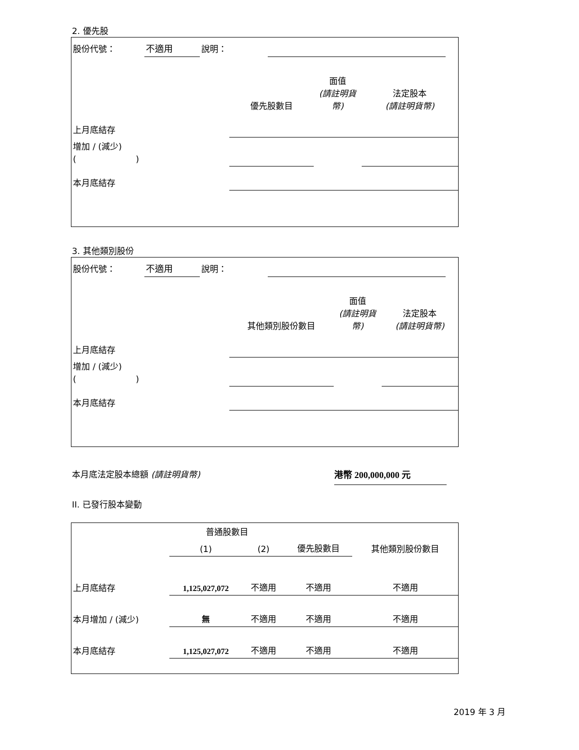2. 優先股
| 股份代號： | 不適用 | 說明： | | |
| | 優先股數目 | 面值 (請註明貨幣) | 法定股本 (請註明貨幣) |
| 上月底結存 | | | |
| 增加 / (減少) ( ) | | | |
| 本月底結存 | | | |
3. 其他類別股份
| 股份代號： | 不適用 | 說明： | | |
| | 其他類別股份數目 | 面值 (請註明貨幣) | 法定股本 (請註明貨幣) |
| 上月底結存 | | | |
| 增加 / (減少) ( ) | | | |
| 本月底結存 | | | |
本月底法定股本總額 (請註明貨幣) 港幣 200,000,000 元
II. 已發行股本變動
| | 普通股數目 | | | 其他類別股份數目 |
| | (1) | (2) | 優先股數目 | |
| 上月底結存 | 1,125,027,072 | 不適用 | 不適用 | 不適用 |
| 本月增加 / (減少) | 無 | 不適用 | 不適用 | 不適用 |
| 本月底結存 | 1,125,027,072 | 不適用 | 不適用 | 不適用 |
2019 年 3 月